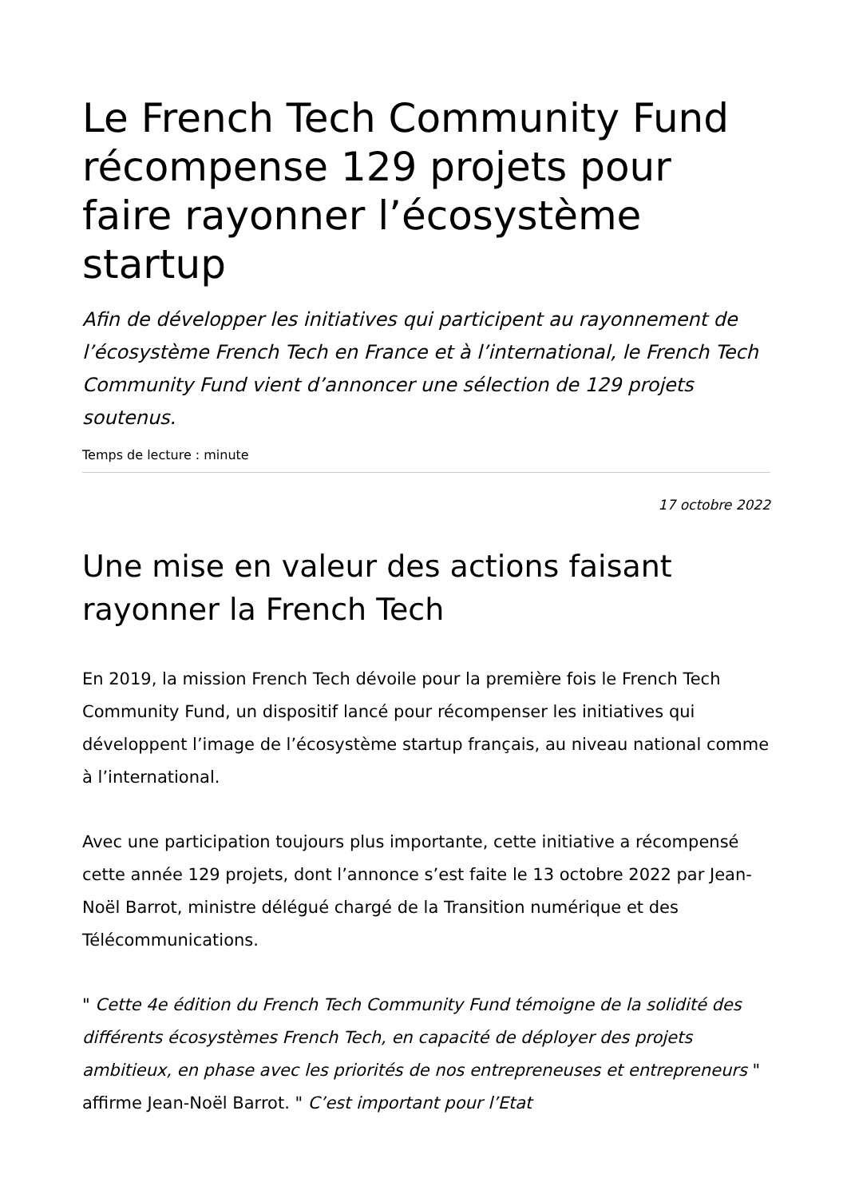Le French Tech Community Fund récompense 129 projets pour faire rayonner l’écosystème startup
Afin de développer les initiatives qui participent au rayonnement de l’écosystème French Tech en France et à l’international, le French Tech Community Fund vient d’annoncer une sélection de 129 projets soutenus.
Temps de lecture : minute
17 octobre 2022
Une mise en valeur des actions faisant rayonner la French Tech
En 2019, la mission French Tech dévoile pour la première fois le French Tech Community Fund, un dispositif lancé pour récompenser les initiatives qui développent l’image de l’écosystème startup français, au niveau national comme à l’international.
Avec une participation toujours plus importante, cette initiative a récompensé cette année 129 projets, dont l’annonce s’est faite le 13 octobre 2022 par Jean-Noël Barrot, ministre délégué chargé de la Transition numérique et des Télécommunications.
" Cette 4e édition du French Tech Community Fund témoigne de la solidité des différents écosystèmes French Tech, en capacité de déployer des projets ambitieux, en phase avec les priorités de nos entrepreneuses et entrepreneurs " affirme Jean-Noël Barrot. " C’est important pour l’Etat